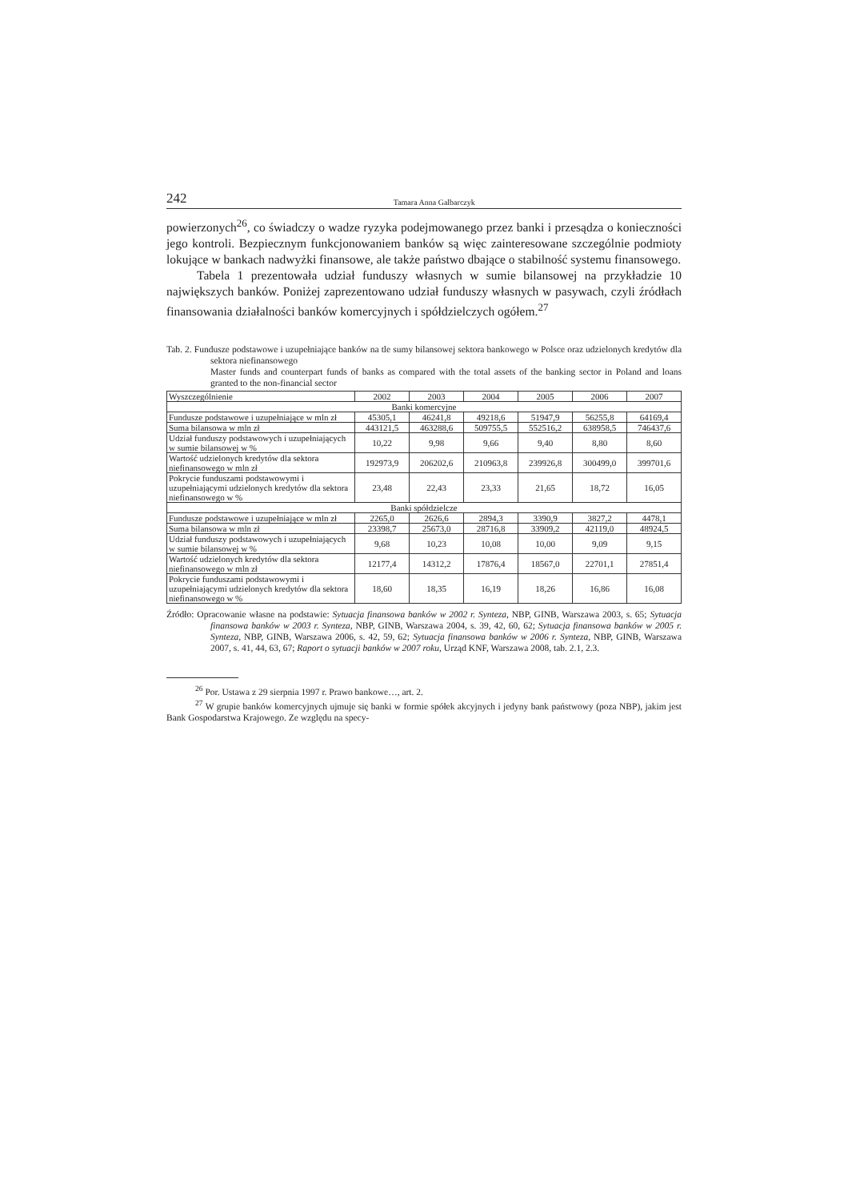242 Tamara Anna Galbarczyk
powierzonych<sup>26</sup>, co świadczy o wadze ryzyka podejmowanego przez banki i przesądza o konieczności jego kontroli. Bezpiecznym funkcjonowaniem banków są więc zainteresowane szczególnie podmioty lokujące w bankach nadwyżki finansowe, ale także państwo dbające o stabilność systemu finansowego.
Tabela 1 prezentowała udział funduszy własnych w sumie bilansowej na przykładzie 10 największych banków. Poniżej zaprezentowano udział funduszy własnych w pasywach, czyli źródłach finansowania działalności banków komercyjnych i spółdzielczych ogółem.<sup>27</sup>
Tab. 2. Fundusze podstawowe i uzupełniające banków na tle sumy bilansowej sektora bankowego w Polsce oraz udzielonych kredytów dla sektora niefinansowego
Master funds and counterpart funds of banks as compared with the total assets of the banking sector in Poland and loans granted to the non-financial sector
| Wyszczególnienie | 2002 | 2003 | 2004 | 2005 | 2006 | 2007 |
| --- | --- | --- | --- | --- | --- | --- |
| Banki komercyjne | | | | | | |
| Fundusze podstawowe i uzupełniające w mln zł | 45305,1 | 46241,8 | 49218,6 | 51947,9 | 56255,8 | 64169,4 |
| Suma bilansowa w mln zł | 443121,5 | 463288,6 | 509755,5 | 552516,2 | 638958,5 | 746437,6 |
| Udział funduszy podstawowych i uzupełniających w sumie bilansowej w % | 10,22 | 9,98 | 9,66 | 9,40 | 8,80 | 8,60 |
| Wartość udzielonych kredytów dla sektora niefinansowego w mln zł | 192973,9 | 206202,6 | 210963,8 | 239926,8 | 300499,0 | 399701,6 |
| Pokrycie funduszami podstawowymi i uzupełniającymi udzielonych kredytów dla sektora niefinansowego w % | 23,48 | 22,43 | 23,33 | 21,65 | 18,72 | 16,05 |
| Banki spółdzielcze | | | | | | |
| Fundusze podstawowe i uzupełniające w mln zł | 2265,0 | 2626,6 | 2894,3 | 3390,9 | 3827,2 | 4478,1 |
| Suma bilansowa w mln zł | 23398,7 | 25673,0 | 28716,8 | 33909,2 | 42119,0 | 48924,5 |
| Udział funduszy podstawowych i uzupełniających w sumie bilansowej w % | 9,68 | 10,23 | 10,08 | 10,00 | 9,09 | 9,15 |
| Wartość udzielonych kredytów dla sektora niefinansowego w mln zł | 12177,4 | 14312,2 | 17876,4 | 18567,0 | 22701,1 | 27851,4 |
| Pokrycie funduszami podstawowymi i uzupełniającymi udzielonych kredytów dla sektora niefinansowego w % | 18,60 | 18,35 | 16,19 | 18,26 | 16,86 | 16,08 |
Źródło: Opracowanie własne na podstawie: Sytuacja finansowa banków w 2002 r. Synteza, NBP, GINB, Warszawa 2003, s. 65; Sytuacja finansowa banków w 2003 r. Synteza, NBP, GINB, Warszawa 2004, s. 39, 42, 60, 62; Sytuacja finansowa banków w 2005 r. Synteza, NBP, GINB, Warszawa 2006, s. 42, 59, 62; Sytuacja finansowa banków w 2006 r. Synteza, NBP, GINB, Warszawa 2007, s. 41, 44, 63, 67; Raport o sytuacji banków w 2007 roku, Urząd KNF, Warszawa 2008, tab. 2.1, 2.3.
<sup>26</sup> Por. Ustawa z 29 sierpnia 1997 r. Prawo bankowe…, art. 2.
<sup>27</sup> W grupie banków komercyjnych ujmuje się banki w formie spółek akcyjnych i jedyny bank państwowy (poza NBP), jakim jest Bank Gospodarstwa Krajowego. Ze względu na specy-